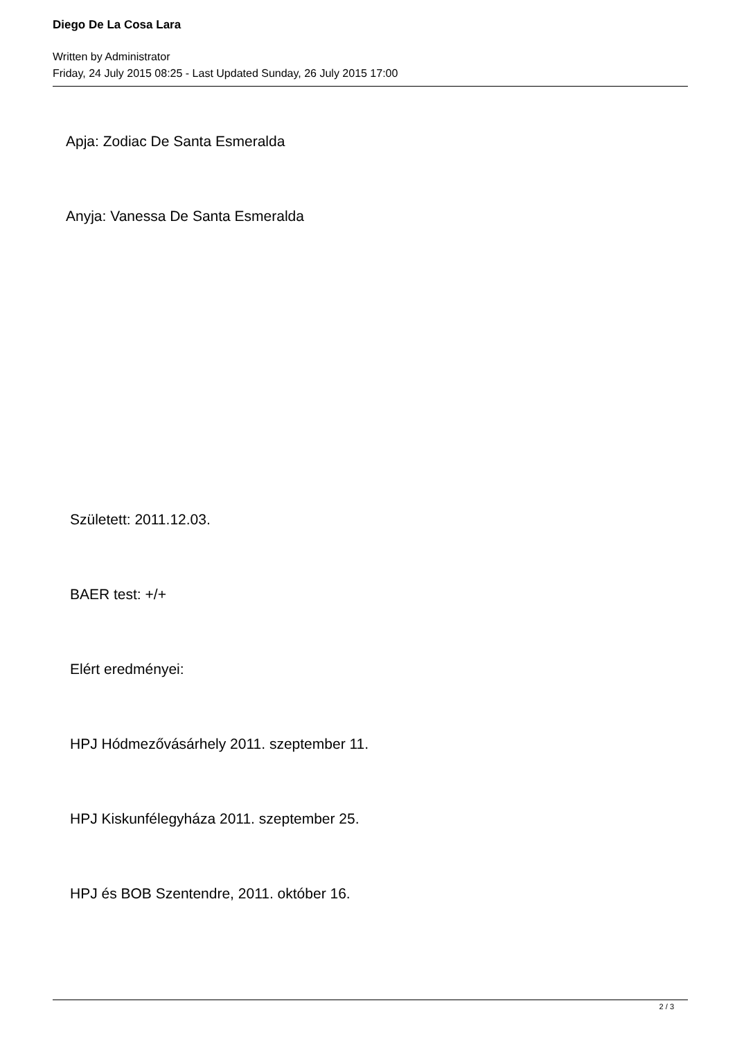Diego De La Cosa Lara
Written by Administrator
Friday, 24 July 2015 08:25 - Last Updated Sunday, 26 July 2015 17:00
Apja: Zodiac De Santa Esmeralda
Anyja: Vanessa De Santa Esmeralda
Született: 2011.12.03.
BAER test: +/+
Elért eredményei:
HPJ Hódmezővásárhely 2011. szeptember 11.
HPJ Kiskunfélegyháza 2011. szeptember 25.
HPJ és BOB Szentendre, 2011. október 16.
2 / 3